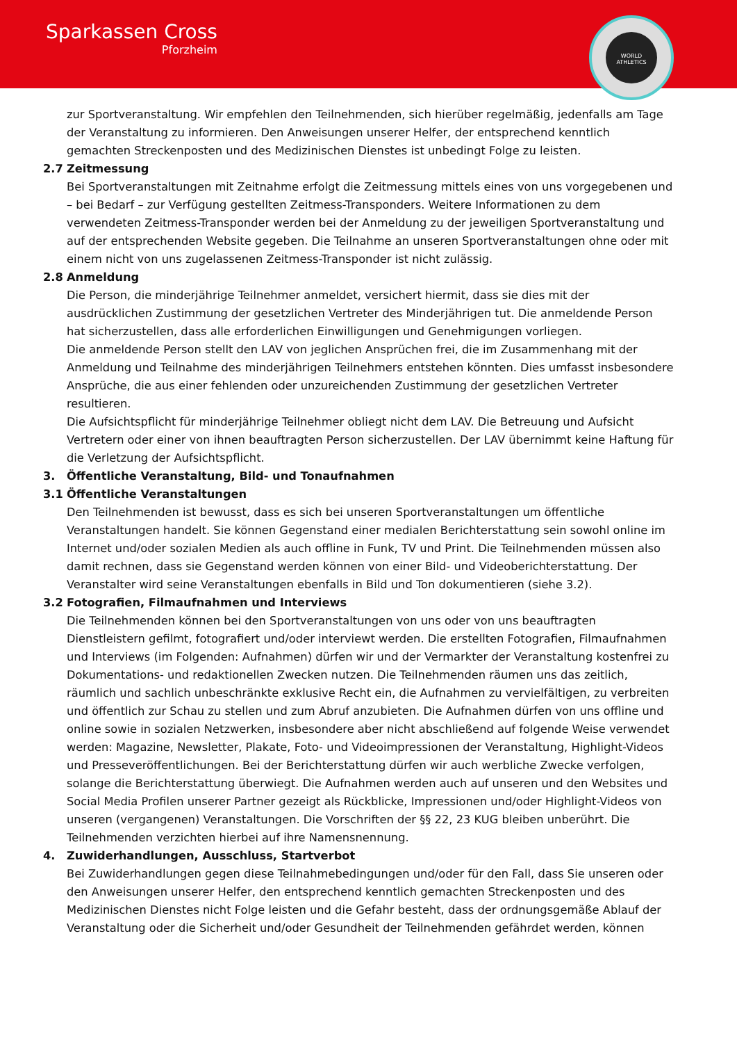Sparkassen Cross
Pforzheim
WORLD ATHLETICS
zur Sportveranstaltung. Wir empfehlen den Teilnehmenden, sich hierüber regelmäßig, jedenfalls am Tage der Veranstaltung zu informieren. Den Anweisungen unserer Helfer, der entsprechend kenntlich gemachten Streckenposten und des Medizinischen Dienstes ist unbedingt Folge zu leisten.
2.7 Zeitmessung
Bei Sportveranstaltungen mit Zeitnahme erfolgt die Zeitmessung mittels eines von uns vorgegebenen und – bei Bedarf – zur Verfügung gestellten Zeitmess-Transponders. Weitere Informationen zu dem verwendeten Zeitmess-Transponder werden bei der Anmeldung zu der jeweiligen Sportveranstaltung und auf der entsprechenden Website gegeben. Die Teilnahme an unseren Sportveranstaltungen ohne oder mit einem nicht von uns zugelassenen Zeitmess-Transponder ist nicht zulässig.
2.8 Anmeldung
Die Person, die minderjährige Teilnehmer anmeldet, versichert hiermit, dass sie dies mit der ausdrücklichen Zustimmung der gesetzlichen Vertreter des Minderjährigen tut. Die anmeldende Person hat sicherzustellen, dass alle erforderlichen Einwilligungen und Genehmigungen vorliegen.
Die anmeldende Person stellt den LAV von jeglichen Ansprüchen frei, die im Zusammenhang mit der Anmeldung und Teilnahme des minderjährigen Teilnehmers entstehen könnten. Dies umfasst insbesondere Ansprüche, die aus einer fehlenden oder unzureichenden Zustimmung der gesetzlichen Vertreter resultieren.
Die Aufsichtspflicht für minderjährige Teilnehmer obliegt nicht dem LAV. Die Betreuung und Aufsicht Vertretern oder einer von ihnen beauftragten Person sicherzustellen. Der LAV übernimmt keine Haftung für die Verletzung der Aufsichtspflicht.
3. Öffentliche Veranstaltung, Bild- und Tonaufnahmen
3.1 Öffentliche Veranstaltungen
Den Teilnehmenden ist bewusst, dass es sich bei unseren Sportveranstaltungen um öffentliche Veranstaltungen handelt. Sie können Gegenstand einer medialen Berichterstattung sein sowohl online im Internet und/oder sozialen Medien als auch offline in Funk, TV und Print. Die Teilnehmenden müssen also damit rechnen, dass sie Gegenstand werden können von einer Bild- und Videoberichterstattung. Der Veranstalter wird seine Veranstaltungen ebenfalls in Bild und Ton dokumentieren (siehe 3.2).
3.2 Fotografien, Filmaufnahmen und Interviews
Die Teilnehmenden können bei den Sportveranstaltungen von uns oder von uns beauftragten Dienstleistern gefilmt, fotografiert und/oder interviewt werden. Die erstellten Fotografien, Filmaufnahmen und Interviews (im Folgenden: Aufnahmen) dürfen wir und der Vermarkter der Veranstaltung kostenfrei zu Dokumentations- und redaktionellen Zwecken nutzen. Die Teilnehmenden räumen uns das zeitlich, räumlich und sachlich unbeschränkte exklusive Recht ein, die Aufnahmen zu vervielfältigen, zu verbreiten und öffentlich zur Schau zu stellen und zum Abruf anzubieten. Die Aufnahmen dürfen von uns offline und online sowie in sozialen Netzwerken, insbesondere aber nicht abschließend auf folgende Weise verwendet werden: Magazine, Newsletter, Plakate, Foto- und Videoimpressionen der Veranstaltung, Highlight-Videos und Presseveröffentlichungen. Bei der Berichterstattung dürfen wir auch werbliche Zwecke verfolgen, solange die Berichterstattung überwiegt. Die Aufnahmen werden auch auf unseren und den Websites und Social Media Profilen unserer Partner gezeigt als Rückblicke, Impressionen und/oder Highlight-Videos von unseren (vergangenen) Veranstaltungen. Die Vorschriften der §§ 22, 23 KUG bleiben unberührt. Die Teilnehmenden verzichten hierbei auf ihre Namensnennung.
4. Zuwiderhandlungen, Ausschluss, Startverbot
Bei Zuwiderhandlungen gegen diese Teilnahmebedingungen und/oder für den Fall, dass Sie unseren oder den Anweisungen unserer Helfer, den entsprechend kenntlich gemachten Streckenposten und des Medizinischen Dienstes nicht Folge leisten und die Gefahr besteht, dass der ordnungsgemäße Ablauf der Veranstaltung oder die Sicherheit und/oder Gesundheit der Teilnehmenden gefährdet werden, können